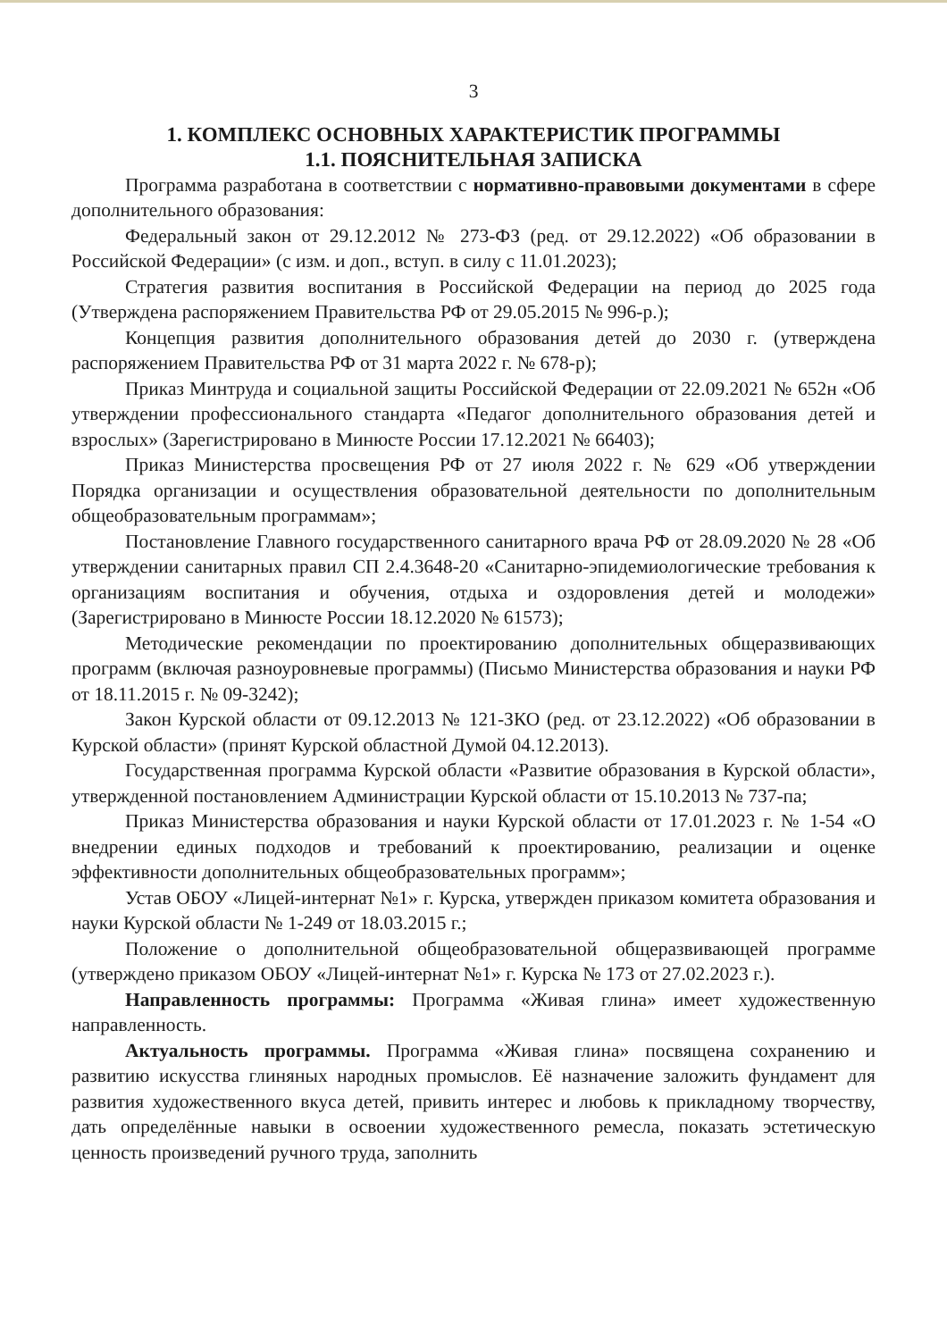3
1. КОМПЛЕКС ОСНОВНЫХ ХАРАКТЕРИСТИК ПРОГРАММЫ
1.1. ПОЯСНИТЕЛЬНАЯ ЗАПИСКА
Программа разработана в соответствии с нормативно-правовыми документами в сфере дополнительного образования:
Федеральный закон от 29.12.2012 № 273-ФЗ (ред. от 29.12.2022) «Об образовании в Российской Федерации» (с изм. и доп., вступ. в силу с 11.01.2023);
Стратегия развития воспитания в Российской Федерации на период до 2025 года (Утверждена распоряжением Правительства РФ от 29.05.2015 № 996-р.);
Концепция развития дополнительного образования детей до 2030 г. (утверждена распоряжением Правительства РФ от 31 марта 2022 г. № 678-р);
Приказ Минтруда и социальной защиты Российской Федерации от 22.09.2021 № 652н «Об утверждении профессионального стандарта «Педагог дополнительного образования детей и взрослых» (Зарегистрировано в Минюсте России 17.12.2021 № 66403);
Приказ Министерства просвещения РФ от 27 июля 2022 г. № 629 «Об утверждении Порядка организации и осуществления образовательной деятельности по дополнительным общеобразовательным программам»;
Постановление Главного государственного санитарного врача РФ от 28.09.2020 № 28 «Об утверждении санитарных правил СП 2.4.3648-20 «Санитарно-эпидемиологические требования к организациям воспитания и обучения, отдыха и оздоровления детей и молодежи» (Зарегистрировано в Минюсте России 18.12.2020 № 61573);
Методические рекомендации по проектированию дополнительных общеразвивающих программ (включая разноуровневые программы) (Письмо Министерства образования и науки РФ от 18.11.2015 г. № 09-3242);
Закон Курской области от 09.12.2013 № 121-ЗКО (ред. от 23.12.2022) «Об образовании в Курской области» (принят Курской областной Думой 04.12.2013).
Государственная программа Курской области «Развитие образования в Курской области», утвержденной постановлением Администрации Курской области от 15.10.2013 № 737-па;
Приказ Министерства образования и науки Курской области от 17.01.2023 г. № 1-54 «О внедрении единых подходов и требований к проектированию, реализации и оценке эффективности дополнительных общеобразовательных программ»;
Устав ОБОУ «Лицей-интернат №1» г. Курска, утвержден приказом комитета образования и науки Курской области № 1-249 от 18.03.2015 г.;
Положение о дополнительной общеобразовательной общеразвивающей программе (утверждено приказом ОБОУ «Лицей-интернат №1» г. Курска № 173 от 27.02.2023 г.).
Направленность программы: Программа «Живая глина» имеет художественную направленность.
Актуальность программы. Программа «Живая глина» посвящена сохранению и развитию искусства глиняных народных промыслов. Её назначение заложить фундамент для развития художественного вкуса детей, привить интерес и любовь к прикладному творчеству, дать определённые навыки в освоении художественного ремесла, показать эстетическую ценность произведений ручного труда, заполнить